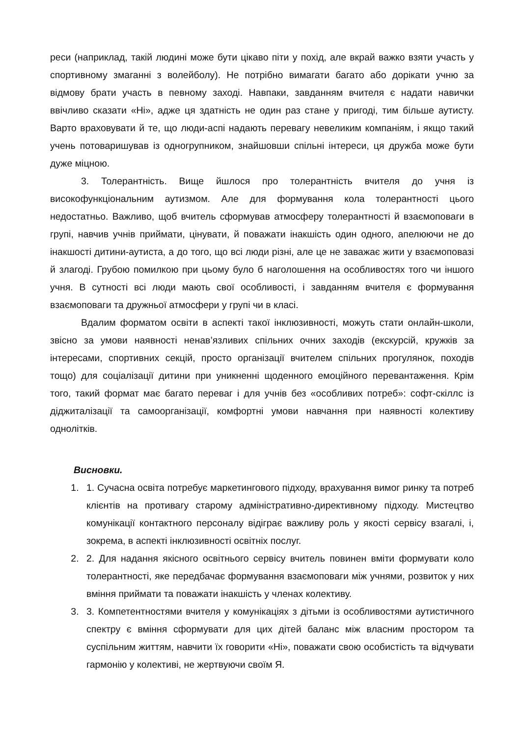реси (наприклад, такій людині може бути цікаво піти у похід, але вкрай важко взяти участь у спортивному змаганні з волейболу). Не потрібно вимагати багато або дорікати учню за відмову брати участь в певному заході. Навпаки, завданням вчителя є надати навички ввічливо сказати «Ні», адже ця здатність не один раз стане у пригоді, тим більше аутисту. Варто враховувати й те, що люди-аспі надають перевагу невеликим компаніям, і якщо такий учень потоваришував із одногрупником, знайшовши спільні інтереси, ця дружба може бути дуже міцною.
3. Толерантність. Вище йшлося про толерантність вчителя до учня із високофункціональним аутизмом. Але для формування кола толерантності цього недостатньо. Важливо, щоб вчитель сформував атмосферу толерантності й взаємоповаги в групі, навчив учнів приймати, цінувати, й поважати інакшість один одного, апелюючи не до інакшості дитини-аутиста, а до того, що всі люди різні, але це не заважає жити у взаємоповазі й злагоді. Грубою помилкою при цьому було б наголошення на особливостях того чи іншого учня. В сутності всі люди мають свої особливості, і завданням вчителя є формування взаємоповаги та дружньої атмосфери у групі чи в класі.
Вдалим форматом освіти в аспекті такої інклюзивності, можуть стати онлайн-школи, звісно за умови наявності ненав’язливих спільних очних заходів (екскурсій, кружків за інтересами, спортивних секцій, просто організації вчителем спільних прогулянок, походів тощо) для соціалізації дитини при уникненні щоденного емоційного перевантаження. Крім того, такий формат має багато переваг і для учнів без «особливих потреб»: софт-скіллс із діджиталізації та самоорганізації, комфортні умови навчання при наявності колективу однолітків.
Висновки.
1. 1. Сучасна освіта потребує маркетингового підходу, врахування вимог ринку та потреб клієнтів на противагу старому адміністративно-директивному підходу. Мистецтво комунікації контактного персоналу відіграє важливу роль у якості сервісу взагалі, і, зокрема, в аспекті інклюзивності освітніх послуг.
2. 2. Для надання якісного освітнього сервісу вчитель повинен вміти формувати коло толерантності, яке передбачає формування взаємоповаги між учнями, розвиток у них вміння приймати та поважати інакшість у членах колективу.
3. 3. Компетентностями вчителя у комунікаціях з дітьми із особливостями аутистичного спектру є вміння сформувати для цих дітей баланс між власним простором та суспільним життям, навчити їх говорити «Ні», поважати свою особистість та відчувати гармонію у колективі, не жертвуючи своїм Я.